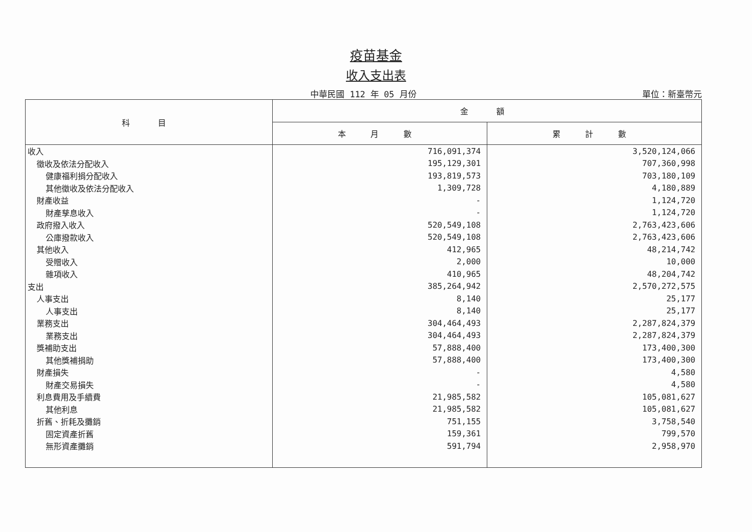疫苗基金
收入支出表
中華民國 112 年 05 月份
單位：新臺幣元
| 科 目 | 金 額 | |
| --- | --- | --- |
| | 本 月 數 | 累 計 數 |
| 收入 | 716,091,374 | 3,520,124,066 |
| 徵收及依法分配收入 | 195,129,301 | 707,360,998 |
| 健康福利捐分配收入 | 193,819,573 | 703,180,109 |
| 其他徵收及依法分配收入 | 1,309,728 | 4,180,889 |
| 財產收益 | - | 1,124,720 |
| 財產孳息收入 | - | 1,124,720 |
| 政府撥入收入 | 520,549,108 | 2,763,423,606 |
| 公庫撥款收入 | 520,549,108 | 2,763,423,606 |
| 其他收入 | 412,965 | 48,214,742 |
| 受贈收入 | 2,000 | 10,000 |
| 雜項收入 | 410,965 | 48,204,742 |
| 支出 | 385,264,942 | 2,570,272,575 |
| 人事支出 | 8,140 | 25,177 |
| 人事支出 | 8,140 | 25,177 |
| 業務支出 | 304,464,493 | 2,287,824,379 |
| 業務支出 | 304,464,493 | 2,287,824,379 |
| 獎補助支出 | 57,888,400 | 173,400,300 |
| 其他獎補捐助 | 57,888,400 | 173,400,300 |
| 財產損失 | - | 4,580 |
| 財產交易損失 | - | 4,580 |
| 利息費用及手續費 | 21,985,582 | 105,081,627 |
| 其他利息 | 21,985,582 | 105,081,627 |
| 折舊、折耗及攤銷 | 751,155 | 3,758,540 |
| 固定資產折舊 | 159,361 | 799,570 |
| 無形資產攤銷 | 591,794 | 2,958,970 |